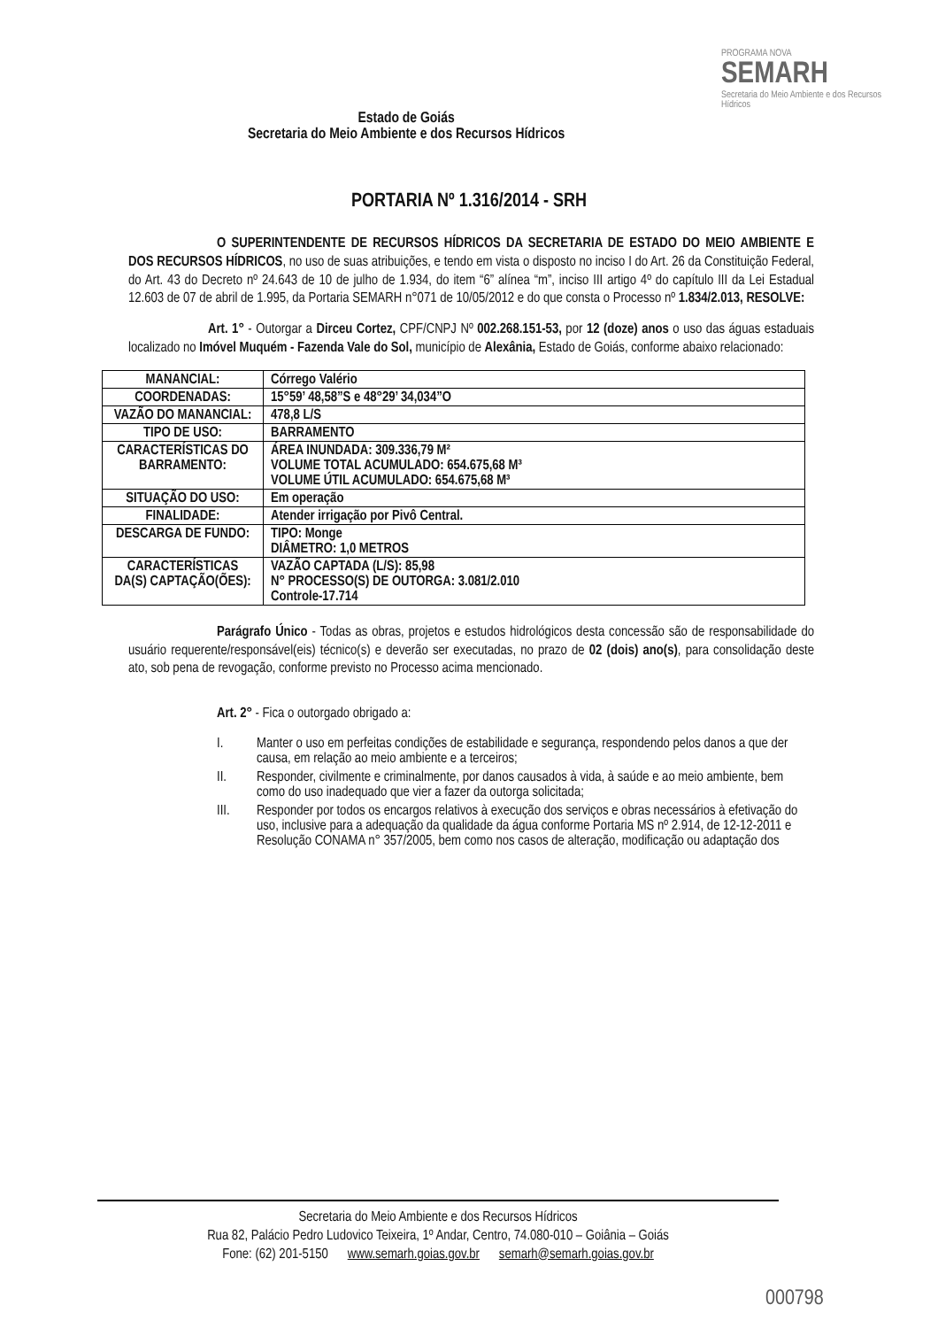Estado de Goiás
Secretaria do Meio Ambiente e dos Recursos Hídricos
PROGRAMA NOVA
SEMARH
Secretaria do Meio Ambiente e dos Recursos Hídricos
PORTARIA Nº 1.316/2014 - SRH
O SUPERINTENDENTE DE RECURSOS HÍDRICOS DA SECRETARIA DE ESTADO DO MEIO AMBIENTE E DOS RECURSOS HÍDRICOS, no uso de suas atribuições, e tendo em vista o disposto no inciso I do Art. 26 da Constituição Federal, do Art. 43 do Decreto nº 24.643 de 10 de julho de 1.934, do item “6” alínea “m”, inciso III artigo 4º do capítulo III da Lei Estadual 12.603 de 07 de abril de 1.995, da Portaria SEMARH n°071 de 10/05/2012 e do que consta o Processo nº 1.834/2.013, RESOLVE:
Art. 1° - Outorgar a Dirceu Cortez, CPF/CNPJ Nº 002.268.151-53, por 12 (doze) anos o uso das águas estaduais localizado no Imóvel Muquém - Fazenda Vale do Sol, município de Alexânia, Estado de Goiás, conforme abaixo relacionado:
| MANANCIAL: | Córrego Valério |
| COORDENADAS: | 15°59’ 48,58”S e 48°29’ 34,034”O |
| VAZÃO DO MANANCIAL: | 478,8 L/S |
| TIPO DE USO: | BARRAMENTO |
| CARACTERÍSTICAS DO BARRAMENTO: | ÁREA INUNDADA: 309.336,79 M² VOLUME TOTAL ACUMULADO: 654.675,68 M³ VOLUME ÚTIL ACUMULADO: 654.675,68 M³ |
| SITUAÇÃO DO USO: | Em operação |
| FINALIDADE: | Atender irrigação por Pivô Central. |
| DESCARGA DE FUNDO: | TIPO: Monge DIÂMETRO: 1,0 METROS |
| CARACTERÍSTICAS DA(S) CAPTAÇÃO(ÕES): | VAZÃO CAPTADA (L/S): 85,98 N° PROCESSO(S) DE OUTORGA: 3.081/2.010 Controle-17.714 |
Parágrafo Único - Todas as obras, projetos e estudos hidrológicos desta concessão são de responsabilidade do usuário requerente/responsável(eis) técnico(s) e deverão ser executadas, no prazo de 02 (dois) ano(s), para consolidação deste ato, sob pena de revogação, conforme previsto no Processo acima mencionado.
Art. 2° - Fica o outorgado obrigado a:
I. Manter o uso em perfeitas condições de estabilidade e segurança, respondendo pelos danos a que der causa, em relação ao meio ambiente e a terceiros;
II. Responder, civilmente e criminalmente, por danos causados à vida, à saúde e ao meio ambiente, bem como do uso inadequado que vier a fazer da outorga solicitada;
III. Responder por todos os encargos relativos à execução dos serviços e obras necessários à efetivação do uso, inclusive para a adequação da qualidade da água conforme Portaria MS nº 2.914, de 12-12-2011 e Resolução CONAMA n° 357/2005, bem como nos casos de alteração, modificação ou adaptação dos
Secretaria do Meio Ambiente e dos Recursos Hídricos
Rua 82, Palácio Pedro Ludovico Teixeira, 1º Andar, Centro, 74.080-010 – Goiânia – Goiás
Fone: (62) 201-5150 www.semarh.goias.gov.br semarh@semarh.goias.gov.br
000798